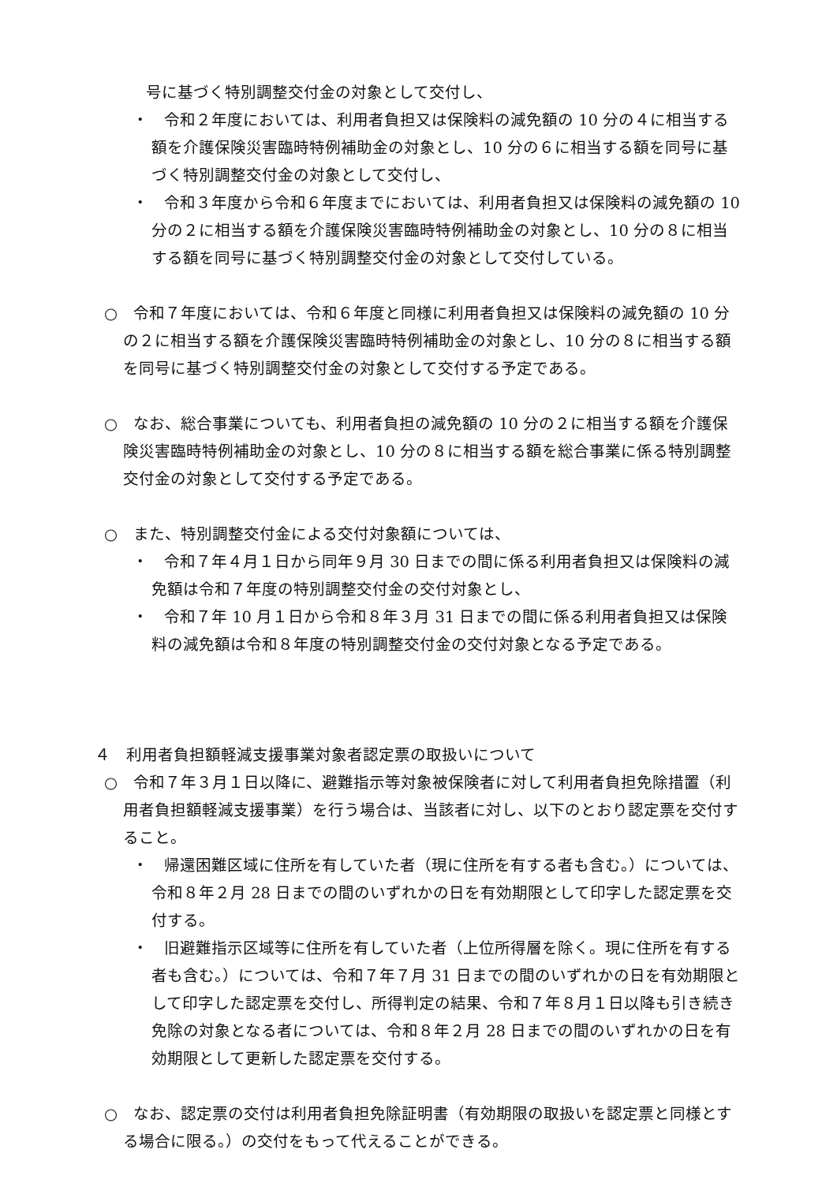号に基づく特別調整交付金の対象として交付し、
・　令和２年度においては、利用者負担又は保険料の減免額の 10 分の４に相当する額を介護保険災害臨時特例補助金の対象とし、10 分の６に相当する額を同号に基づく特別調整交付金の対象として交付し、
・　令和３年度から令和６年度までにおいては、利用者負担又は保険料の減免額の 10 分の２に相当する額を介護保険災害臨時特例補助金の対象とし、10 分の８に相当する額を同号に基づく特別調整交付金の対象として交付している。
○　令和７年度においては、令和６年度と同様に利用者負担又は保険料の減免額の 10 分の２に相当する額を介護保険災害臨時特例補助金の対象とし、10 分の８に相当する額を同号に基づく特別調整交付金の対象として交付する予定である。
○　なお、総合事業についても、利用者負担の減免額の 10 分の２に相当する額を介護保険災害臨時特例補助金の対象とし、10 分の８に相当する額を総合事業に係る特別調整交付金の対象として交付する予定である。
○　また、特別調整交付金による交付対象額については、
・　令和７年４月１日から同年９月 30 日までの間に係る利用者負担又は保険料の減免額は令和７年度の特別調整交付金の交付対象とし、
・　令和７年 10 月１日から令和８年３月 31 日までの間に係る利用者負担又は保険料の減免額は令和８年度の特別調整交付金の交付対象となる予定である。
４　利用者負担額軽減支援事業対象者認定票の取扱いについて
○　令和７年３月１日以降に、避難指示等対象被保険者に対して利用者負担免除措置（利用者負担額軽減支援事業）を行う場合は、当該者に対し、以下のとおり認定票を交付すること。
・　帰還困難区域に住所を有していた者（現に住所を有する者も含む。）については、令和８年２月 28 日までの間のいずれかの日を有効期限として印字した認定票を交付する。
・　旧避難指示区域等に住所を有していた者（上位所得層を除く。現に住所を有する者も含む。）については、令和７年７月 31 日までの間のいずれかの日を有効期限として印字した認定票を交付し、所得判定の結果、令和７年８月１日以降も引き続き免除の対象となる者については、令和８年２月 28 日までの間のいずれかの日を有効期限として更新した認定票を交付する。
○　なお、認定票の交付は利用者負担免除証明書（有効期限の取扱いを認定票と同様とする場合に限る。）の交付をもって代えることができる。